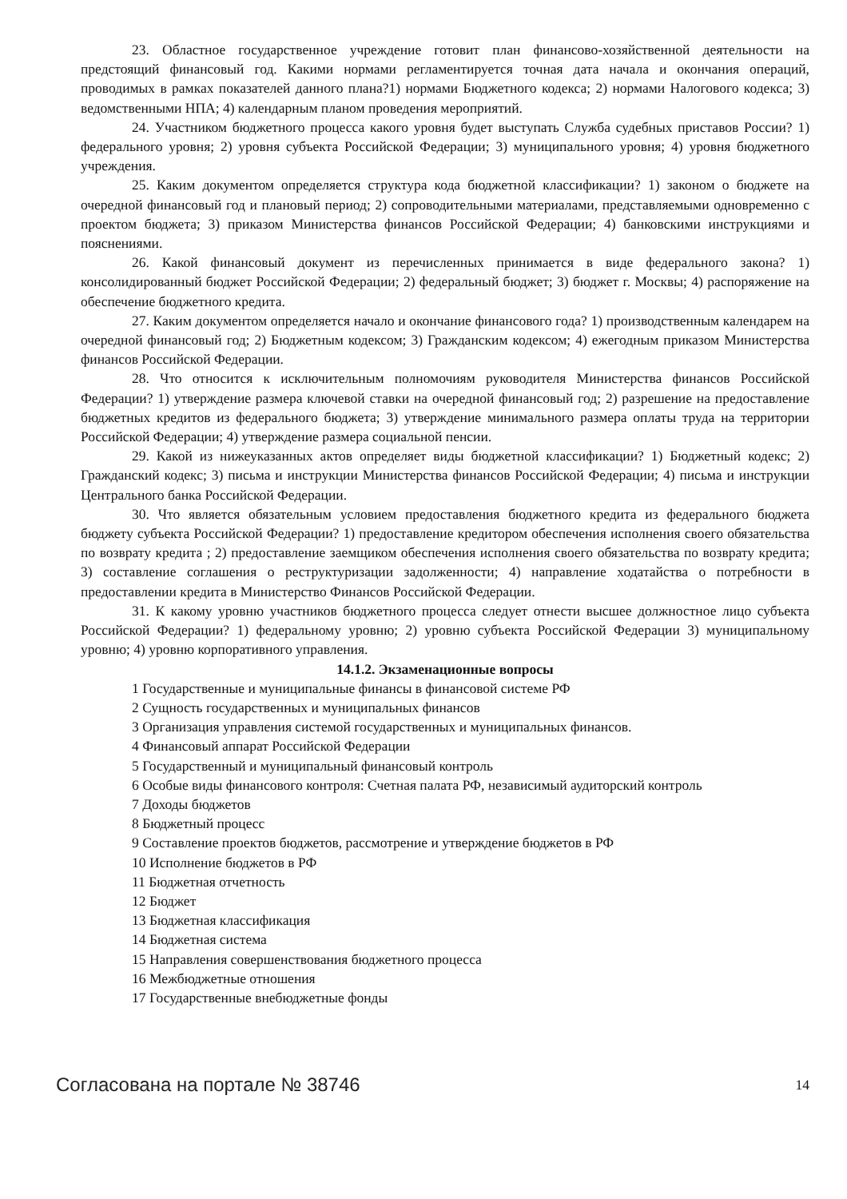23. Областное государственное учреждение готовит план финансово-хозяйственной деятельности на предстоящий финансовый год. Какими нормами регламентируется точная дата начала и окончания операций, проводимых в рамках показателей данного плана?1) нормами Бюджетного кодекса; 2) нормами Налогового кодекса; 3) ведомственными НПА; 4) календарным планом проведения мероприятий.
24. Участником бюджетного процесса какого уровня будет выступать Служба судебных приставов России? 1) федерального уровня; 2) уровня субъекта Российской Федерации; 3) муниципального уровня; 4) уровня бюджетного учреждения.
25. Каким документом определяется структура кода бюджетной классификации? 1) законом о бюджете на очередной финансовый год и плановый период; 2) сопроводительными материалами, представляемыми одновременно с проектом бюджета; 3) приказом Министерства финансов Российской Федерации; 4) банковскими инструкциями и пояснениями.
26. Какой финансовый документ из перечисленных принимается в виде федерального закона? 1) консолидированный бюджет Российской Федерации; 2) федеральный бюджет; 3) бюджет г. Москвы; 4) распоряжение на обеспечение бюджетного кредита.
27. Каким документом определяется начало и окончание финансового года? 1) производственным календарем на очередной финансовый год; 2) Бюджетным кодексом; 3) Гражданским кодексом; 4) ежегодным приказом Министерства финансов Российской Федерации.
28. Что относится к исключительным полномочиям руководителя Министерства финансов Российской Федерации? 1) утверждение размера ключевой ставки на очередной финансовый год; 2) разрешение на предоставление бюджетных кредитов из федерального бюджета; 3) утверждение минимального размера оплаты труда на территории Российской Федерации; 4) утверждение размера социальной пенсии.
29. Какой из нижеуказанных актов определяет виды бюджетной классификации? 1) Бюджетный кодекс; 2) Гражданский кодекс; 3) письма и инструкции Министерства финансов Российской Федерации; 4) письма и инструкции Центрального банка Российской Федерации.
30. Что является обязательным условием предоставления бюджетного кредита из федерального бюджета бюджету субъекта Российской Федерации? 1) предоставление кредитором обеспечения исполнения своего обязательства по возврату кредита ; 2) предоставление заемщиком обеспечения исполнения своего обязательства по возврату кредита; 3) составление соглашения о реструктуризации задолженности; 4) направление ходатайства о потребности в предоставлении кредита в Министерство Финансов Российской Федерации.
31. К какому уровню участников бюджетного процесса следует отнести высшее должностное лицо субъекта Российской Федерации? 1) федеральному уровню; 2) уровню субъекта Российской Федерации 3) муниципальному уровню; 4) уровню корпоративного управления.
14.1.2. Экзаменационные вопросы
1 Государственные и муниципальные финансы в финансовой системе РФ
2 Сущность государственных и муниципальных финансов
3 Организация управления системой государственных и муниципальных финансов.
4 Финансовый аппарат Российской Федерации
5 Государственный и муниципальный финансовый контроль
6 Особые виды финансового контроля: Счетная палата РФ, независимый аудиторский контроль
7 Доходы бюджетов
8 Бюджетный процесс
9 Составление проектов бюджетов, рассмотрение и утверждение бюджетов в РФ
10 Исполнение бюджетов в РФ
11 Бюджетная отчетность
12 Бюджет
13 Бюджетная классификация
14 Бюджетная система
15 Направления совершенствования бюджетного процесса
16 Межбюджетные отношения
17 Государственные внебюджетные фонды
Согласована на портале № 38746 14